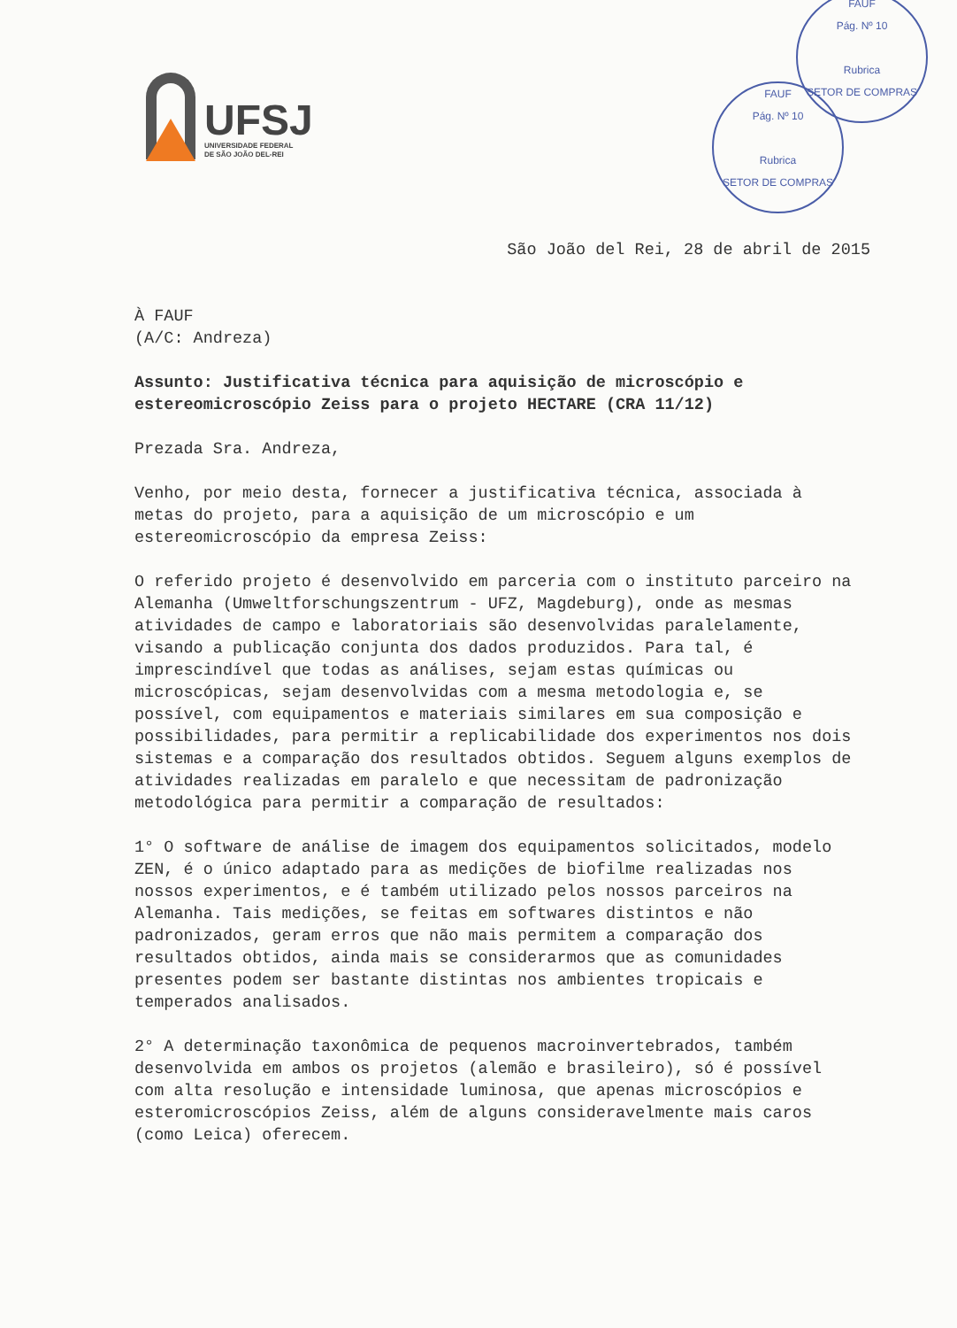UFSJ
UNIVERSIDADE FEDERAL
DE SÃO JOÃO DEL-REI
FAUF
Pág. Nº 10
Rubrica
SETOR DE COMPRAS
FAUF
Pág. Nº 10
Rubrica
SETOR DE COMPRAS
São João del Rei, 28 de abril de 2015
À FAUF
(A/C: Andreza)
Assunto: Justificativa técnica para aquisição de microscópio e estereomicroscópio Zeiss para o projeto HECTARE (CRA 11/12)
Prezada Sra. Andreza,
Venho, por meio desta, fornecer a justificativa técnica, associada à metas do projeto, para a aquisição de um microscópio e um estereomicroscópio da empresa Zeiss:
O referido projeto é desenvolvido em parceria com o instituto parceiro na Alemanha (Umweltforschungszentrum - UFZ, Magdeburg), onde as mesmas atividades de campo e laboratoriais são desenvolvidas paralelamente, visando a publicação conjunta dos dados produzidos. Para tal, é imprescindível que todas as análises, sejam estas químicas ou microscópicas, sejam desenvolvidas com a mesma metodologia e, se possível, com equipamentos e materiais similares em sua composição e possibilidades, para permitir a replicabilidade dos experimentos nos dois sistemas e a comparação dos resultados obtidos. Seguem alguns exemplos de atividades realizadas em paralelo e que necessitam de padronização metodológica para permitir a comparação de resultados:
1° O software de análise de imagem dos equipamentos solicitados, modelo ZEN, é o único adaptado para as medições de biofilme realizadas nos nossos experimentos, e é também utilizado pelos nossos parceiros na Alemanha. Tais medições, se feitas em softwares distintos e não padronizados, geram erros que não mais permitem a comparação dos resultados obtidos, ainda mais se considerarmos que as comunidades presentes podem ser bastante distintas nos ambientes tropicais e temperados analisados.
2° A determinação taxonômica de pequenos macroinvertebrados, também desenvolvida em ambos os projetos (alemão e brasileiro), só é possível com alta resolução e intensidade luminosa, que apenas microscópios e esteromicroscópios Zeiss, além de alguns consideravelmente mais caros (como Leica) oferecem.